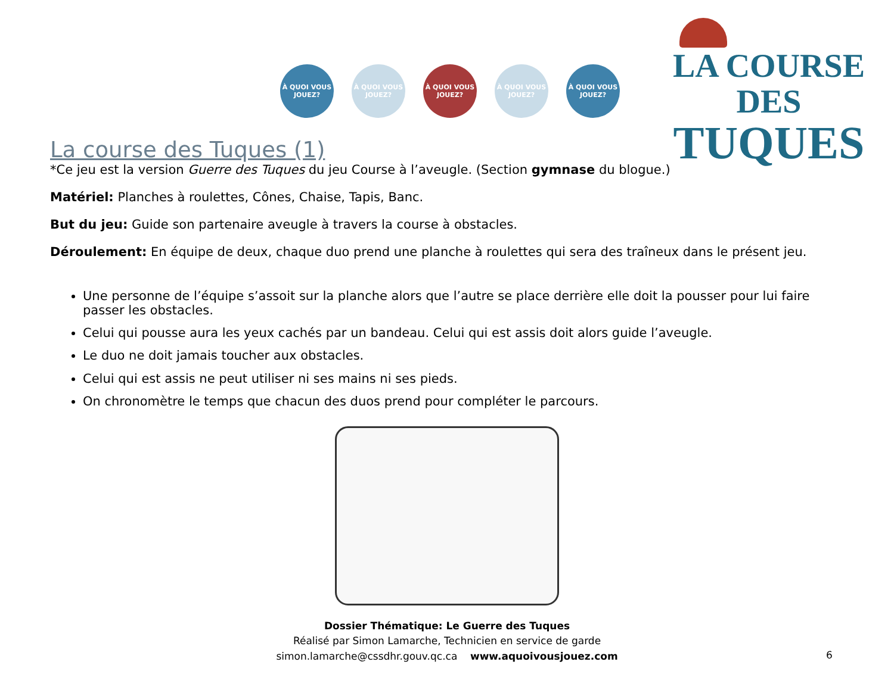À QUOI VOUS JOUEZ?
À QUOI VOUS JOUEZ?
À QUOI VOUS JOUEZ?
À QUOI VOUS JOUEZ?
À QUOI VOUS JOUEZ?
LA COURSE DES
TUQUES
La course des Tuques (1)
*Ce jeu est la version Guerre des Tuques du jeu Course à l’aveugle. (Section gymnase du blogue.)
Matériel: Planches à roulettes, Cônes, Chaise, Tapis, Banc.
But du jeu: Guide son partenaire aveugle à travers la course à obstacles.
Déroulement: En équipe de deux, chaque duo prend une planche à roulettes qui sera des traîneux dans le présent jeu.
Une personne de l’équipe s’assoit sur la planche alors que l’autre se place derrière elle doit la pousser pour lui faire passer les obstacles.
Celui qui pousse aura les yeux cachés par un bandeau. Celui qui est assis doit alors guide l’aveugle.
Le duo ne doit jamais toucher aux obstacles.
Celui qui est assis ne peut utiliser ni ses mains ni ses pieds.
On chronomètre le temps que chacun des duos prend pour compléter le parcours.
Dossier Thématique: Le Guerre des Tuques
Réalisé par Simon Lamarche, Technicien en service de garde
simon.lamarche@cssdhr.gouv.qc.ca www.aquoivousjouez.com
6